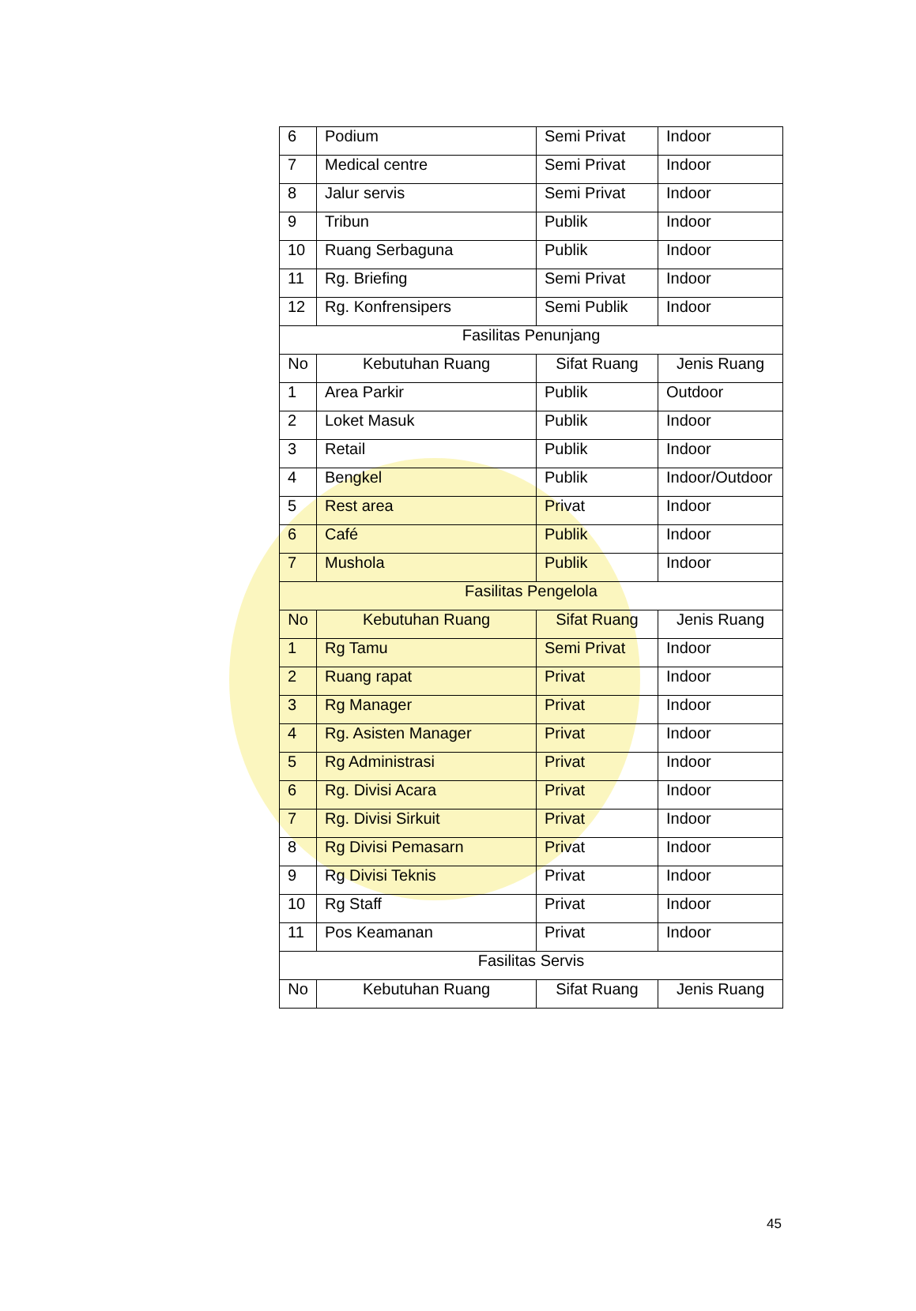| 6 | Podium | Semi Privat | Indoor |
| 7 | Medical centre | Semi Privat | Indoor |
| 8 | Jalur servis | Semi Privat | Indoor |
| 9 | Tribun | Publik | Indoor |
| 10 | Ruang Serbaguna | Publik | Indoor |
| 11 | Rg. Briefing | Semi Privat | Indoor |
| 12 | Rg. Konfrensipers | Semi Publik | Indoor |
| Fasilitas Penunjang | | | |
| No | Kebutuhan Ruang | Sifat Ruang | Jenis Ruang |
| 1 | Area Parkir | Publik | Outdoor |
| 2 | Loket Masuk | Publik | Indoor |
| 3 | Retail | Publik | Indoor |
| 4 | Bengkel | Publik | Indoor/Outdoor |
| 5 | Rest area | Privat | Indoor |
| 6 | Café | Publik | Indoor |
| 7 | Mushola | Publik | Indoor |
| Fasilitas Pengelola | | | |
| No | Kebutuhan Ruang | Sifat Ruang | Jenis Ruang |
| 1 | Rg Tamu | Semi Privat | Indoor |
| 2 | Ruang rapat | Privat | Indoor |
| 3 | Rg Manager | Privat | Indoor |
| 4 | Rg. Asisten Manager | Privat | Indoor |
| 5 | Rg Administrasi | Privat | Indoor |
| 6 | Rg. Divisi Acara | Privat | Indoor |
| 7 | Rg. Divisi Sirkuit | Privat | Indoor |
| 8 | Rg Divisi Pemasarn | Privat | Indoor |
| 9 | Rg Divisi Teknis | Privat | Indoor |
| 10 | Rg Staff | Privat | Indoor |
| 11 | Pos Keamanan | Privat | Indoor |
| Fasilitas Servis | | | |
| No | Kebutuhan Ruang | Sifat Ruang | Jenis Ruang |
45